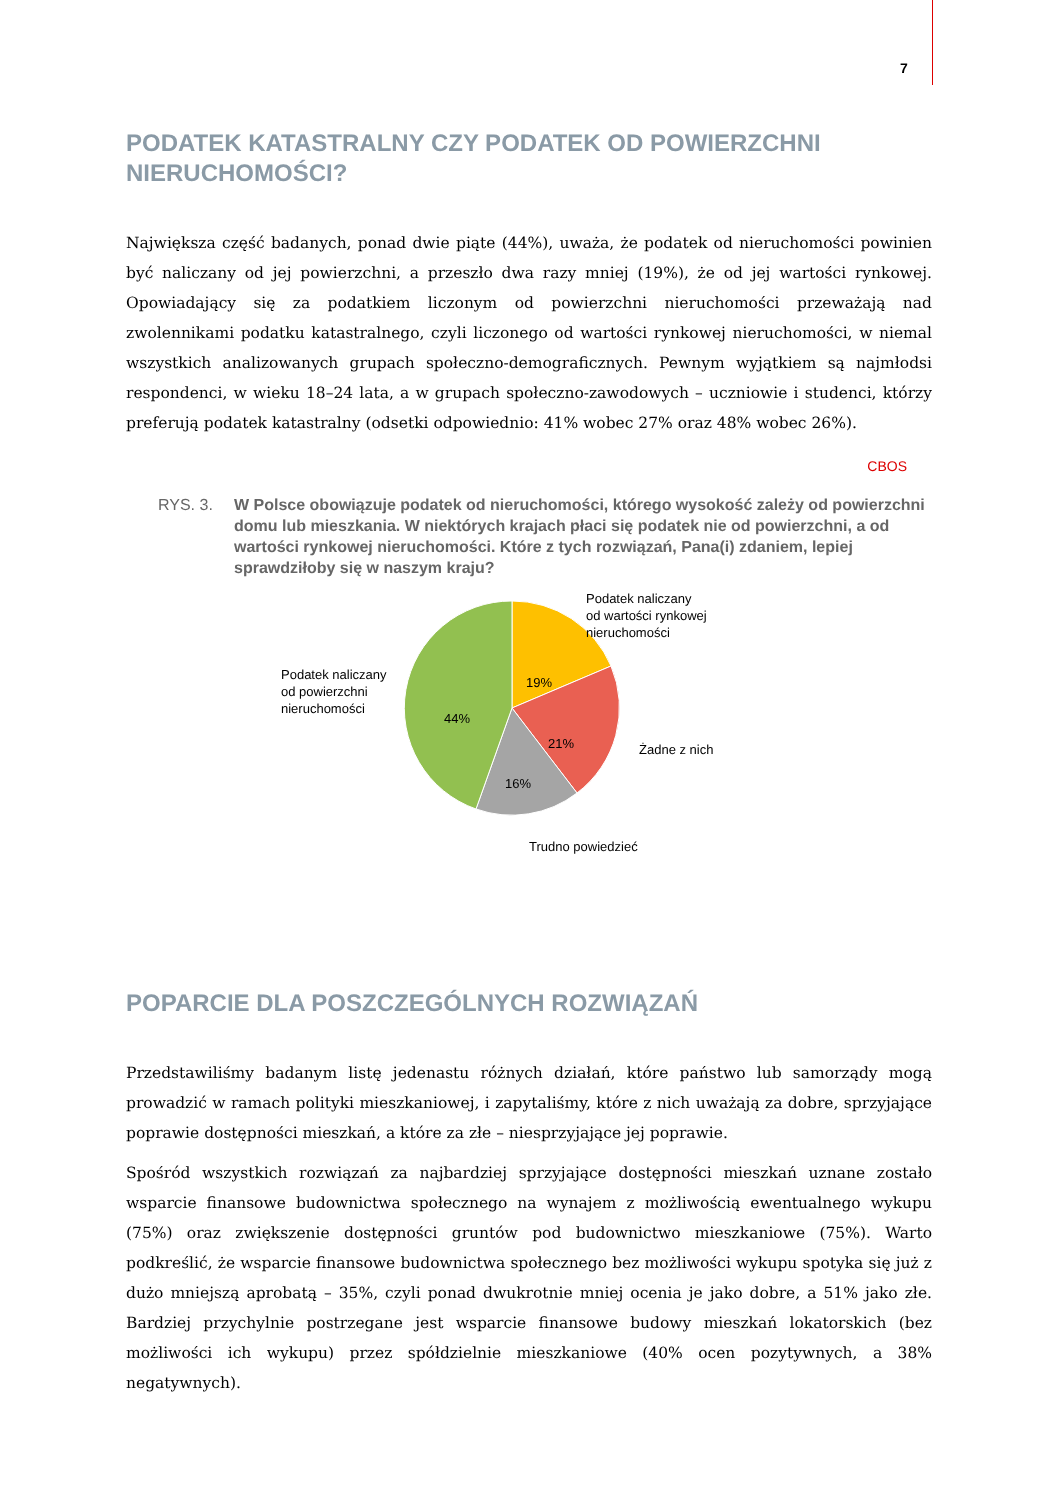7
PODATEK KATASTRALNY CZY PODATEK OD POWIERZCHNI NIERUCHOMOŚCI?
Największa część badanych, ponad dwie piąte (44%), uważa, że podatek od nieruchomości powinien być naliczany od jej powierzchni, a przeszło dwa razy mniej (19%), że od jej wartości rynkowej. Opowiadający się za podatkiem liczonym od powierzchni nieruchomości przeważają nad zwolennikami podatku katastralnego, czyli liczonego od wartości rynkowej nieruchomości, w niemal wszystkich analizowanych grupach społeczno-demograficznych. Pewnym wyjątkiem są najmłodsi respondenci, w wieku 18–24 lata, a w grupach społeczno-zawodowych – uczniowie i studenci, którzy preferują podatek katastralny (odsetki odpowiednio: 41% wobec 27% oraz 48% wobec 26%).
CBOS
RYS. 3. W Polsce obowiązuje podatek od nieruchomości, którego wysokość zależy od powierzchni domu lub mieszkania. W niektórych krajach płaci się podatek nie od powierzchni, a od wartości rynkowej nieruchomości. Które z tych rozwiązań, Pana(i) zdaniem, lepiej sprawdziłoby się w naszym kraju?
Podatek naliczany
od wartości rynkowej
nieruchomości
Podatek naliczany
od powierzchni
nieruchomości
19%
44%
21% Żadne z nich
16%
Trudno powiedzieć
POPARCIE DLA POSZCZEGÓLNYCH ROZWIĄZAŃ
Przedstawiliśmy badanym listę jedenastu różnych działań, które państwo lub samorządy mogą prowadzić w ramach polityki mieszkaniowej, i zapytaliśmy, które z nich uważają za dobre, sprzyjające poprawie dostępności mieszkań, a które za złe – niesprzyjające jej poprawie.
Spośród wszystkich rozwiązań za najbardziej sprzyjające dostępności mieszkań uznane zostało wsparcie finansowe budownictwa społecznego na wynajem z możliwością ewentualnego wykupu (75%) oraz zwiększenie dostępności gruntów pod budownictwo mieszkaniowe (75%). Warto podkreślić, że wsparcie finansowe budownictwa społecznego bez możliwości wykupu spotyka się już z dużo mniejszą aprobatą – 35%, czyli ponad dwukrotnie mniej ocenia je jako dobre, a 51% jako złe. Bardziej przychylnie postrzegane jest wsparcie finansowe budowy mieszkań lokatorskich (bez możliwości ich wykupu) przez spółdzielnie mieszkaniowe (40% ocen pozytywnych, a 38% negatywnych).